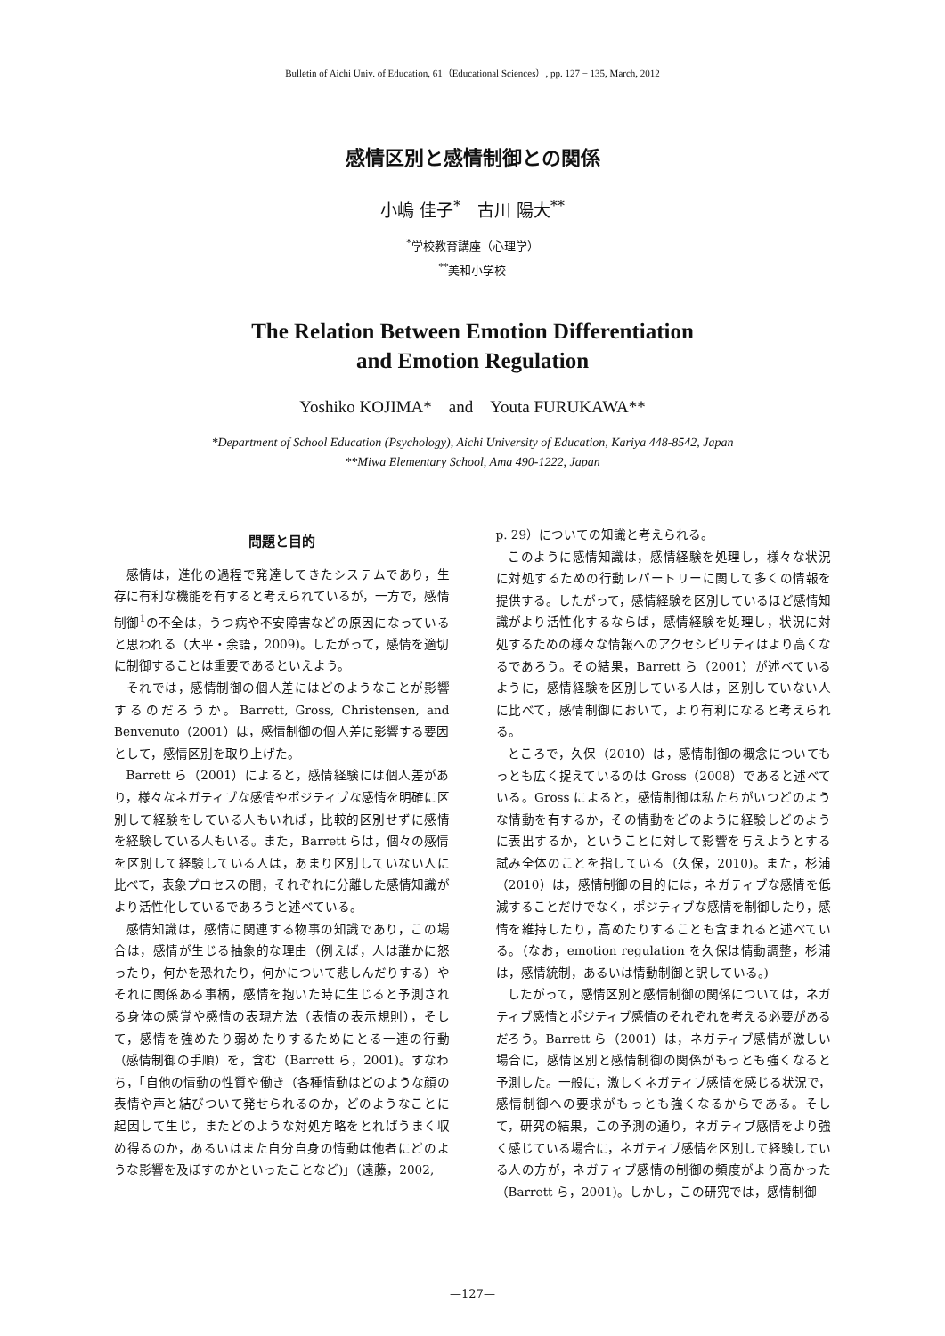Bulletin of Aichi Univ. of Education, 61（Educational Sciences）, pp. 127 − 135, March, 2012
感情区別と感情制御との関係
小嶋 佳子<sup>*</sup>　古川 陽大<sup>**</sup>
<sup>*</sup> 学校教育講座（心理学）
<sup>**</sup> 美和小学校
The Relation Between Emotion Differentiation
and Emotion Regulation
Yoshiko KOJIMA*　and　Youta FURUKAWA**
*Department of School Education (Psychology), Aichi University of Education, Kariya 448-8542, Japan
**Miwa Elementary School, Ama 490-1222, Japan
問題と目的
感情は，進化の過程で発達してきたシステムであり，生存に有利な機能を有すると考えられているが，一方で，感情制御<sup>1</sup>の不全は，うつ病や不安障害などの原因になっていると思われる（大平・余語，2009)。したがって，感情を適切に制御することは重要であるといえよう。
それでは，感情制御の個人差にはどのようなことが影響するのだろうか。Barrett, Gross, Christensen, and Benvenuto（2001）は，感情制御の個人差に影響する要因として，感情区別を取り上げた。
Barrett ら（2001）によると，感情経験には個人差があり，様々なネガティブな感情やポジティブな感情を明確に区別して経験をしている人もいれば，比較的区別せずに感情を経験している人もいる。また，Barrett らは，個々の感情を区別して経験している人は，あまり区別していない人に比べて，表象プロセスの間，それぞれに分離した感情知識がより活性化しているであろうと述べている。
感情知識は，感情に関連する物事の知識であり，この場合は，感情が生じる抽象的な理由（例えば，人は誰かに怒ったり，何かを恐れたり，何かについて悲しんだりする）やそれに関係ある事柄，感情を抱いた時に生じると予測される身体の感覚や感情の表現方法（表情の表示規則），そして，感情を強めたり弱めたりするためにとる一連の行動（感情制御の手順）を，含む（Barrett ら，2001)。すなわち，「自他の情動の性質や働き（各種情動はどのような顔の表情や声と結びついて発せられるのか，どのようなことに起因して生じ，またどのような対処方略をとればうまく収め得るのか，あるいはまた自分自身の情動は他者にどのような影響を及ぼすのかといったことなど)」（遠藤，2002,
p. 29）についての知識と考えられる。
このように感情知識は，感情経験を処理し，様々な状況に対処するための行動レパートリーに関して多くの情報を提供する。したがって，感情経験を区別しているほど感情知識がより活性化するならば，感情経験を処理し，状況に対処するための様々な情報へのアクセシビリティはより高くなるであろう。その結果，Barrett ら（2001）が述べているように，感情経験を区別している人は，区別していない人に比べて，感情制御において，より有利になると考えられる。
ところで，久保（2010）は，感情制御の概念についてもっとも広く捉えているのは Gross（2008）であると述べている。Gross によると，感情制御は私たちがいつどのような情動を有するか，その情動をどのように経験しどのように表出するか，ということに対して影響を与えようとする試み全体のことを指している（久保，2010)。また，杉浦（2010）は，感情制御の目的には，ネガティブな感情を低減することだけでなく，ポジティブな感情を制御したり，感情を維持したり，高めたりすることも含まれると述べている。（なお，emotion regulation を久保は情動調整，杉浦は，感情統制，あるいは情動制御と訳している。)
したがって，感情区別と感情制御の関係については，ネガティブ感情とポジティブ感情のそれぞれを考える必要があるだろう。Barrett ら（2001）は，ネガティブ感情が激しい場合に，感情区別と感情制御の関係がもっとも強くなると予測した。一般に，激しくネガティブ感情を感じる状況で，感情制御への要求がもっとも強くなるからである。そして，研究の結果，この予測の通り，ネガティブ感情をより強く感じている場合に，ネガティブ感情を区別して経験している人の方が，ネガティブ感情の制御の頻度がより高かった（Barrett ら，2001)。しかし，この研究では，感情制御
—127—